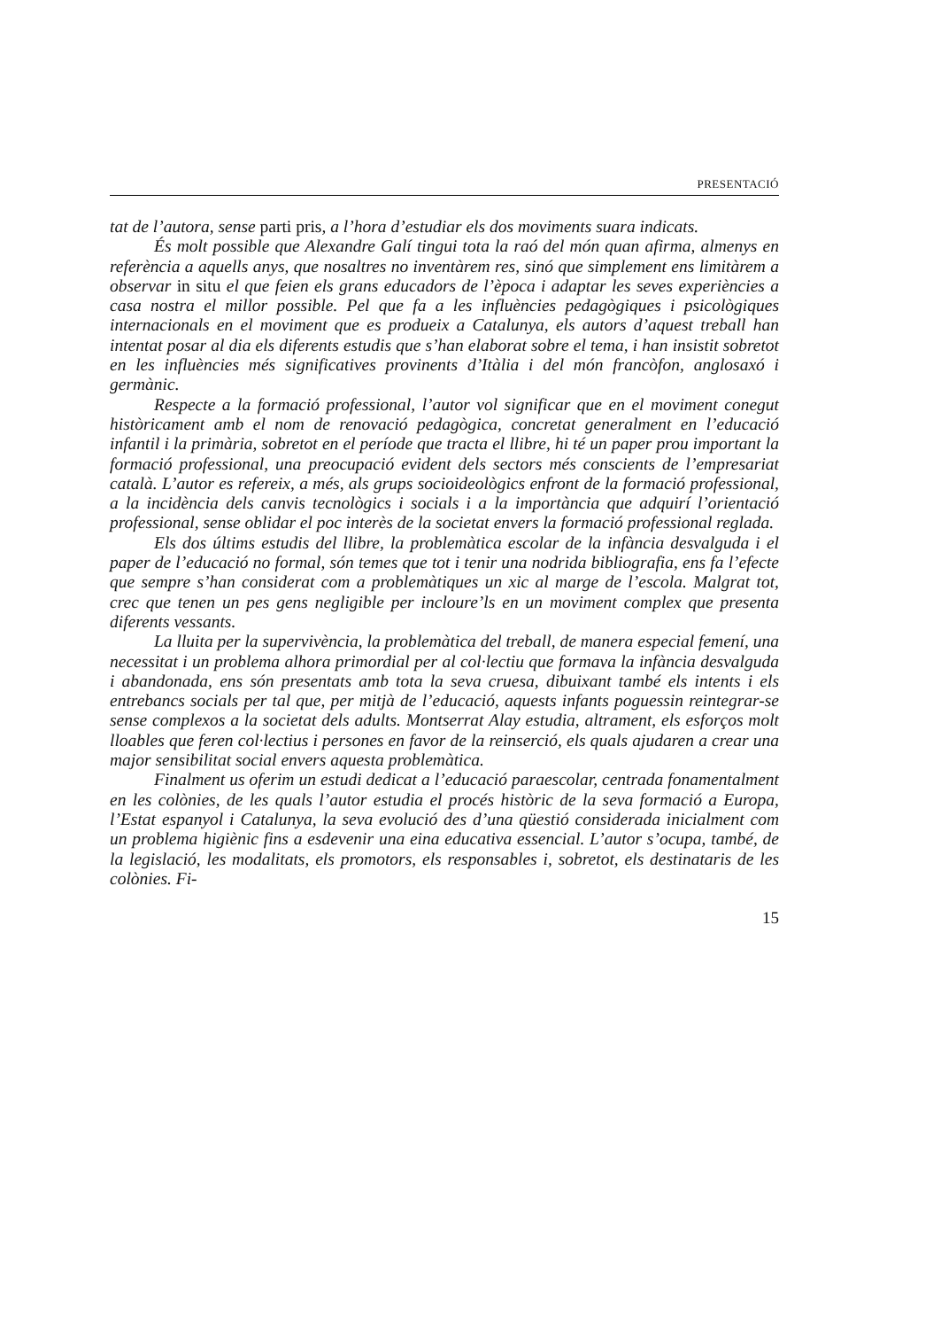PRESENTACIÓ
tat de l’autora, sense parti pris, a l’hora d’estudiar els dos moviments suara indicats.
És molt possible que Alexandre Galí tingui tota la raó del món quan afirma, almenys en referència a aquells anys, que nosaltres no inventàrem res, sinó que simplement ens limitàrem a observar in situ el que feien els grans educadors de l’època i adaptar les seves experiències a casa nostra el millor possible. Pel que fa a les influències pedagògiques i psicològiques internacionals en el moviment que es produeix a Catalunya, els autors d’aquest treball han intentat posar al dia els diferents estudis que s’han elaborat sobre el tema, i han insistit sobretot en les influències més significatives provinents d’Itàlia i del món francòfon, anglosaxó i germànic.
Respecte a la formació professional, l’autor vol significar que en el moviment conegut històricament amb el nom de renovació pedagògica, concretat generalment en l’educació infantil i la primària, sobretot en el període que tracta el llibre, hi té un paper prou important la formació professional, una preocupació evident dels sectors més conscients de l’empresariat català. L’autor es refereix, a més, als grups socioideològics enfront de la formació professional, a la incidència dels canvis tecnològics i socials i a la importància que adquirí l’orientació professional, sense oblidar el poc interès de la societat envers la formació professional reglada.
Els dos últims estudis del llibre, la problemàtica escolar de la infància desvalguda i el paper de l’educació no formal, són temes que tot i tenir una nodrida bibliografia, ens fa l’efecte que sempre s’han considerat com a problemàtiques un xic al marge de l’escola. Malgrat tot, crec que tenen un pes gens negligible per incloure’ls en un moviment complex que presenta diferents vessants.
La lluita per la supervivència, la problemàtica del treball, de manera especial femení, una necessitat i un problema alhora primordial per al col·lectiu que formava la infància desvalguda i abandonada, ens són presentats amb tota la seva cruesa, dibuixant també els intents i els entrebancs socials per tal que, per mitjà de l’educació, aquests infants poguessin reintegrar-se sense complexos a la societat dels adults. Montserrat Alay estudia, altrament, els esforços molt lloables que feren col·lectius i persones en favor de la reinserció, els quals ajudaren a crear una major sensibilitat social envers aquesta problemàtica.
Finalment us oferim un estudi dedicat a l’educació paraescolar, centrada fonamentalment en les colònies, de les quals l’autor estudia el procés històric de la seva formació a Europa, l’Estat espanyol i Catalunya, la seva evolució des d’una qüestió considerada inicialment com un problema higiènic fins a esdevenir una eina educativa essencial. L’autor s’ocupa, també, de la legislació, les modalitats, els promotors, els responsables i, sobretot, els destinataris de les colònies. Fi-
15